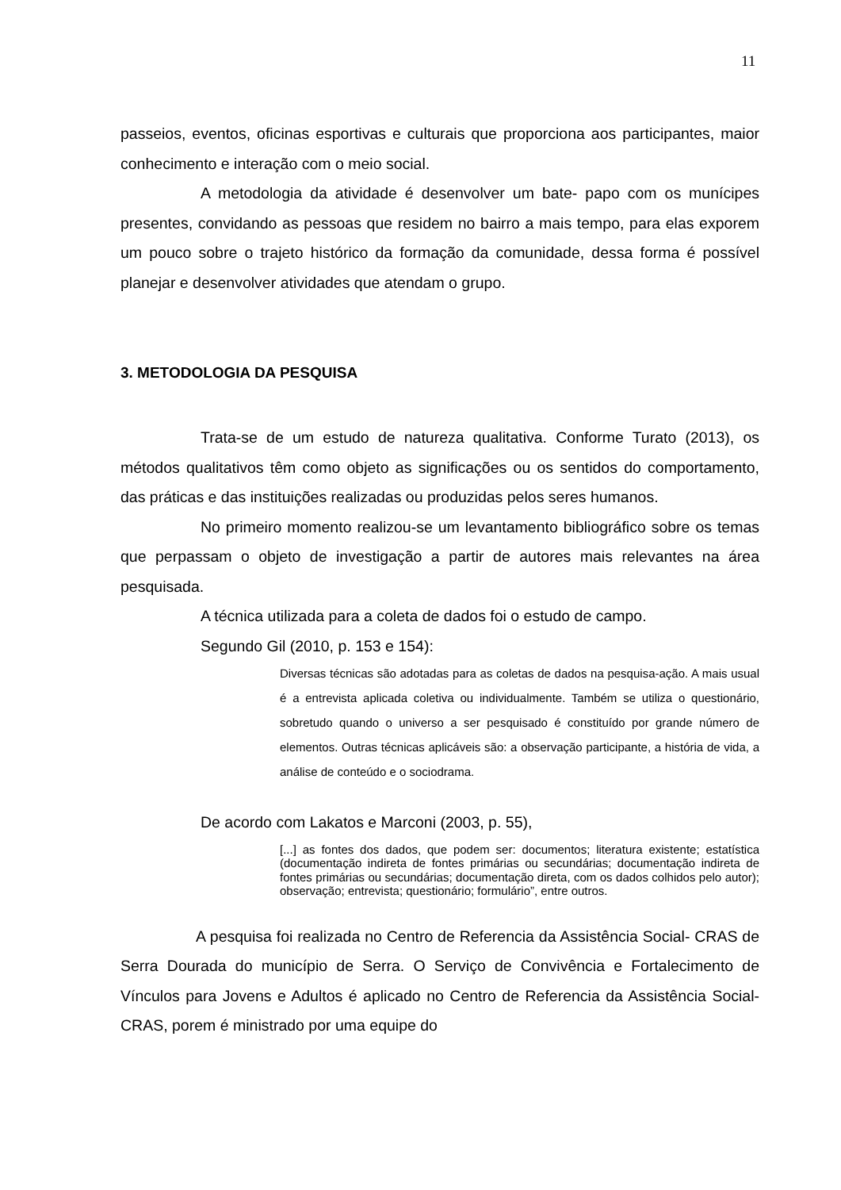11
passeios, eventos, oficinas esportivas e culturais que proporciona aos participantes, maior conhecimento e interação com o meio social.
A metodologia da atividade é desenvolver um bate- papo com os munícipes presentes, convidando as pessoas que residem no bairro a mais tempo, para elas exporem um pouco sobre o trajeto histórico da formação da comunidade, dessa forma é possível planejar e desenvolver atividades que atendam o grupo.
3. METODOLOGIA DA PESQUISA
Trata-se de um estudo de natureza qualitativa. Conforme Turato (2013), os métodos qualitativos têm como objeto as significações ou os sentidos do comportamento, das práticas e das instituições realizadas ou produzidas pelos seres humanos.
No primeiro momento realizou-se um levantamento bibliográfico sobre os temas que perpassam o objeto de investigação a partir de autores mais relevantes na área pesquisada.
A técnica utilizada para a coleta de dados foi o estudo de campo.
Segundo Gil (2010, p. 153 e 154):
Diversas técnicas são adotadas para as coletas de dados na pesquisa-ação. A mais usual é a entrevista aplicada coletiva ou individualmente. Também se utiliza o questionário, sobretudo quando o universo a ser pesquisado é constituído por grande número de elementos. Outras técnicas aplicáveis são: a observação participante, a história de vida, a análise de conteúdo e o sociodrama.
De acordo com Lakatos e Marconi (2003, p. 55),
[...] as fontes dos dados, que podem ser: documentos; literatura existente; estatística (documentação indireta de fontes primárias ou secundárias; documentação indireta de fontes primárias ou secundárias; documentação direta, com os dados colhidos pelo autor); observação; entrevista; questionário; formulário”, entre outros.
A pesquisa foi realizada no Centro de Referencia da Assistência Social- CRAS de Serra Dourada do município de Serra. O Serviço de Convivência e Fortalecimento de Vínculos para Jovens e Adultos é aplicado no Centro de Referencia da Assistência Social- CRAS, porem é ministrado por uma equipe do